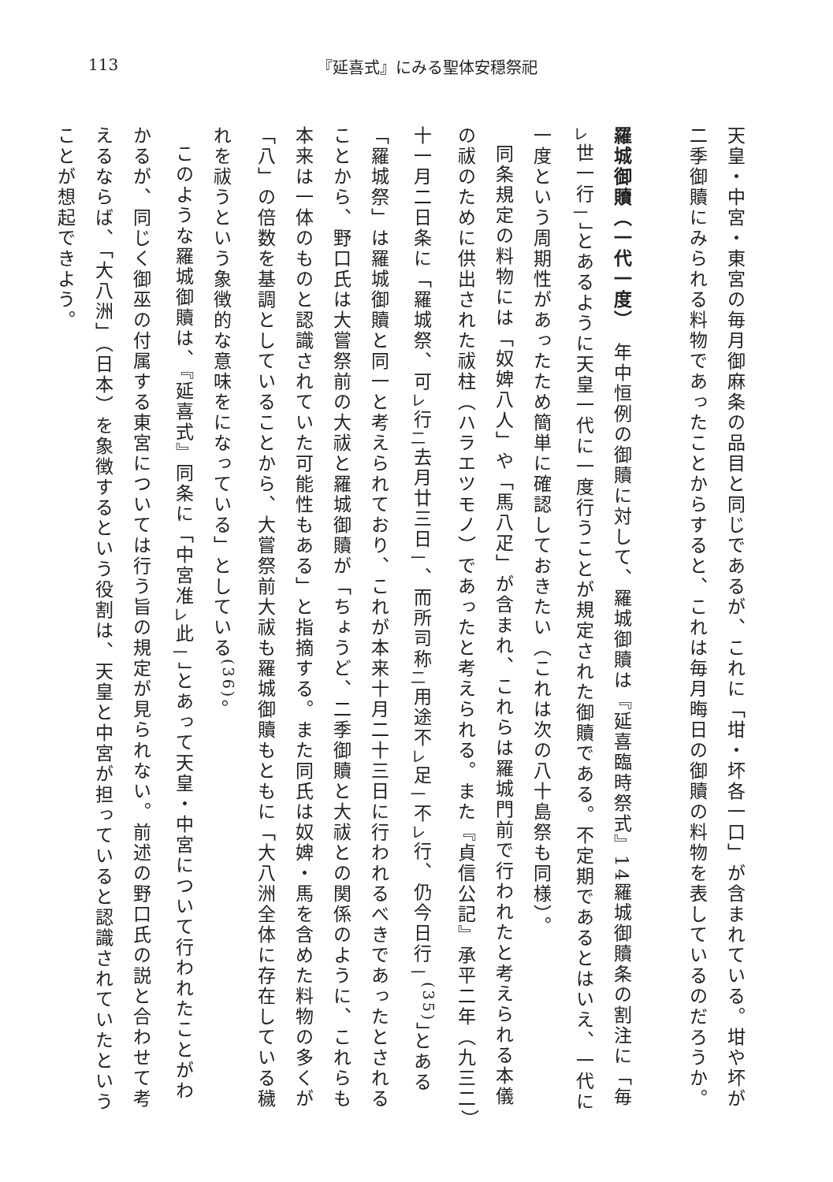113 『延喜式』にみる聖体安穏祭祀
天皇・中宮・東宮の毎月御麻条の品目と同じであるが、これに「坩・坏各一口」が含まれている。坩や坏が二季御贖にみられる料物であったことからすると、これは毎月晦日の御贖の料物を表しているのだろうか。
　
羅城御贖（一代一度）　年中恒例の御贖に対して、羅城御贖は『延喜臨時祭式』14羅城御贖条の割注に「毎<sub>レ</sub>世一行<sub>一</sub>」とあるように天皇一代に一度行うことが規定された御贖である。不定期であるとはいえ、一代に一度という周期性があったため簡単に確認しておきたい（これは次の八十島祭も同様）。
同条規定の料物には「奴婢八人」や「馬八疋」が含まれ、これらは羅城門前で行われたと考えられる本儀の祓のために供出された祓柱（ハラエツモノ）であったと考えられる。また『貞信公記』承平二年（九三二）十一月二日条に「羅城祭、可<sub>レ</sub>行<sub>二</sub>去月廿三日<sub>一</sub>、而所司称<sub>二</sub>用途不<sub>レ</sub>足<sub>一</sub>不<sub>レ</sub>行、仍今日行<sub>一</sub><sup>(35)</sup>」とある「羅城祭」は羅城御贖と同一と考えられており、これが本来十月二十三日に行われるべきであったとされることから、野口氏は大嘗祭前の大祓と羅城御贖が「ちょうど、二季御贖と大祓との関係のように、これらも本来は一体のものと認識されていた可能性もある」と指摘する。また同氏は奴婢・馬を含めた料物の多くが「八」の倍数を基調としていることから、大嘗祭前大祓も羅城御贖もともに「大八洲全体に存在している穢れを祓うという象徴的な意味をになっている」としている<sup>(36)</sup>。
このような羅城御贖は、『延喜式』同条に「中宮准<sub>レ</sub>此<sub>一</sub>」とあって天皇・中宮について行われたことがわかるが、同じく御巫の付属する東宮については行う旨の規定が見られない。前述の野口氏の説と合わせて考えるならば、「大八洲」（日本）を象徴するという役割は、天皇と中宮が担っていると認識されていたということが想起できよう。